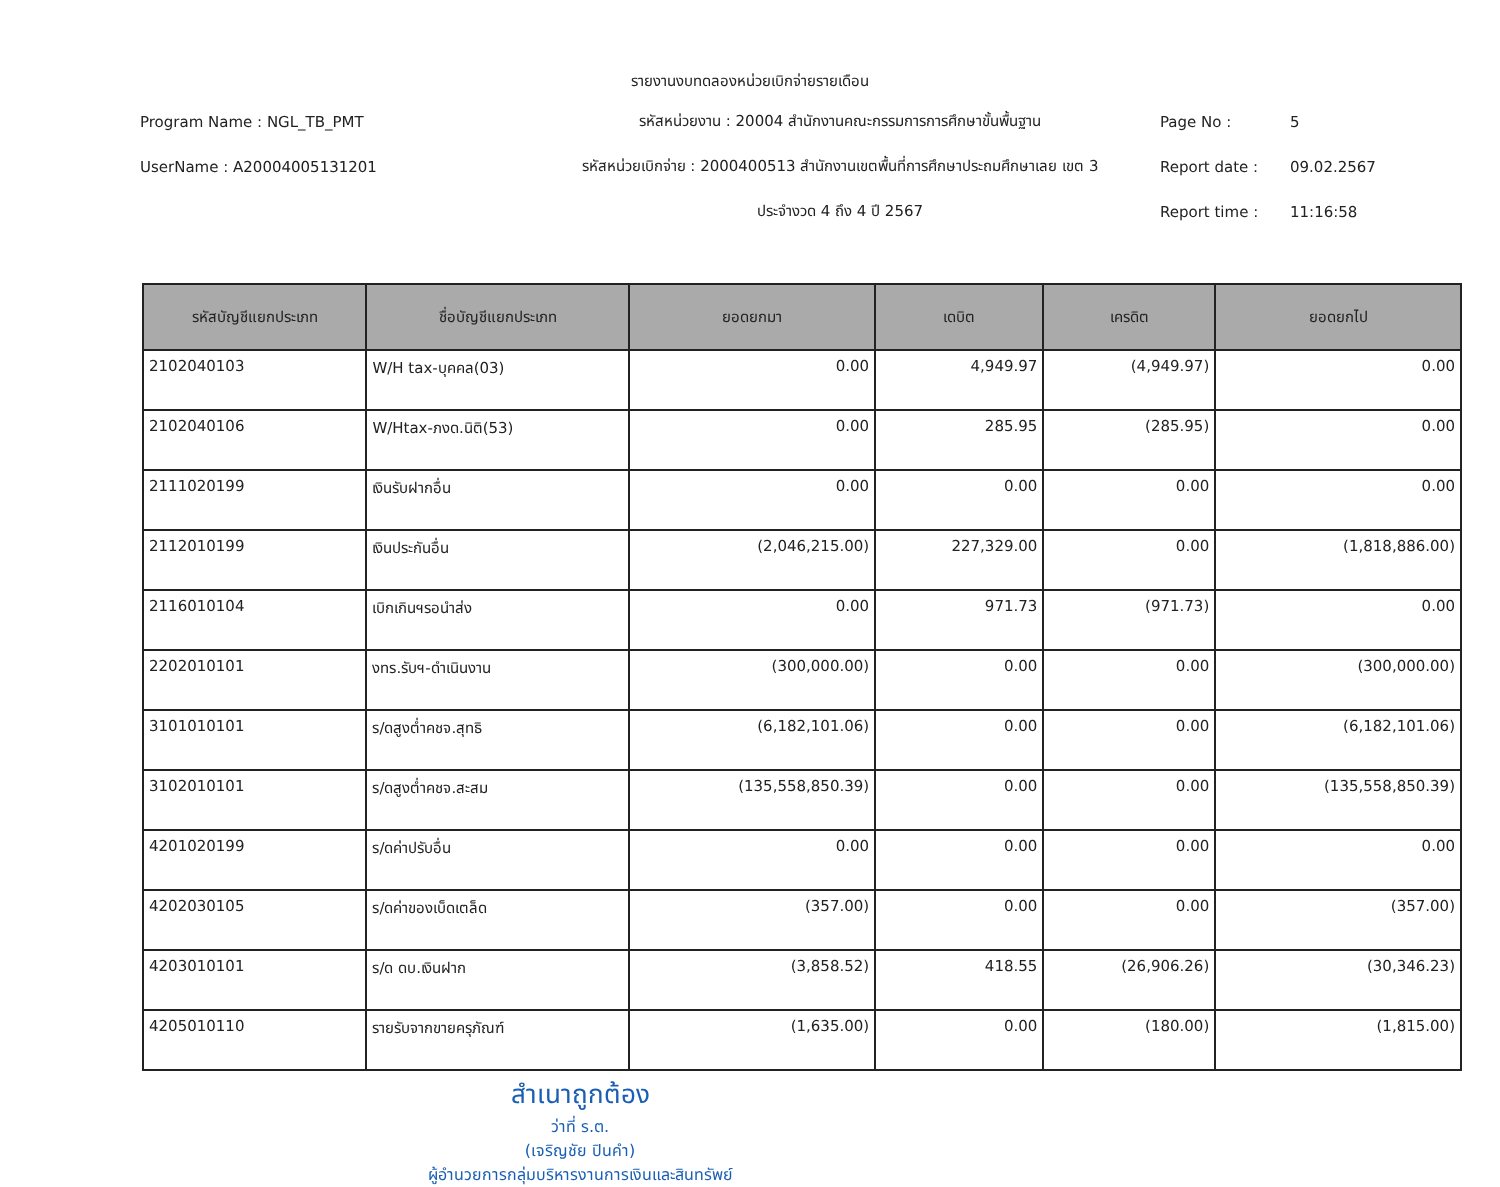รายงานงบทดลองหน่วยเบิกจ่ายรายเดือน
Program Name : NGL_TB_PMT
รหัสหน่วยงาน : 20004 สำนักงานคณะกรรมการการศึกษาขั้นพื้นฐาน
Page No :
5
UserName : A20004005131201
รหัสหน่วยเบิกจ่าย : 2000400513 สำนักงานเขตพื้นที่การศึกษาประถมศึกษาเลย เขต 3
Report date :
09.02.2567
ประจำงวด 4 ถึง 4 ปี 2567
Report time :
11:16:58
| รหัสบัญชีแยกประเภท | ชื่อบัญชีแยกประเภท | ยอดยกมา | เดบิต | เครดิต | ยอดยกไป |
| --- | --- | --- | --- | --- | --- |
| 2102040103 | W/H tax-บุคคล(03) | 0.00 | 4,949.97 | (4,949.97) | 0.00 |
| 2102040106 | W/Htax-ภงด.นิติ(53) | 0.00 | 285.95 | (285.95) | 0.00 |
| 2111020199 | เงินรับฝากอื่น | 0.00 | 0.00 | 0.00 | 0.00 |
| 2112010199 | เงินประกันอื่น | (2,046,215.00) | 227,329.00 | 0.00 | (1,818,886.00) |
| 2116010104 | เบิกเกินฯรอนำส่ง | 0.00 | 971.73 | (971.73) | 0.00 |
| 2202010101 | งทร.รับฯ-ดำเนินงาน | (300,000.00) | 0.00 | 0.00 | (300,000.00) |
| 3101010101 | ร/ดสูงต่ำคชจ.สุทธิ | (6,182,101.06) | 0.00 | 0.00 | (6,182,101.06) |
| 3102010101 | ร/ดสูงต่ำคชจ.สะสม | (135,558,850.39) | 0.00 | 0.00 | (135,558,850.39) |
| 4201020199 | ร/ดค่าปรับอื่น | 0.00 | 0.00 | 0.00 | 0.00 |
| 4202030105 | ร/ดค่าของเบ็ดเตล็ด | (357.00) | 0.00 | 0.00 | (357.00) |
| 4203010101 | ร/ด ดบ.เงินฝาก | (3,858.52) | 418.55 | (26,906.26) | (30,346.23) |
| 4205010110 | รายรับจากขายครุภัณฑ์ | (1,635.00) | 0.00 | (180.00) | (1,815.00) |
สำเนาถูกต้อง
ว่าที่ ร.ต.
(เจริญชัย ปินคำ)
ผู้อำนวยการกลุ่มบริหารงานการเงินและสินทรัพย์